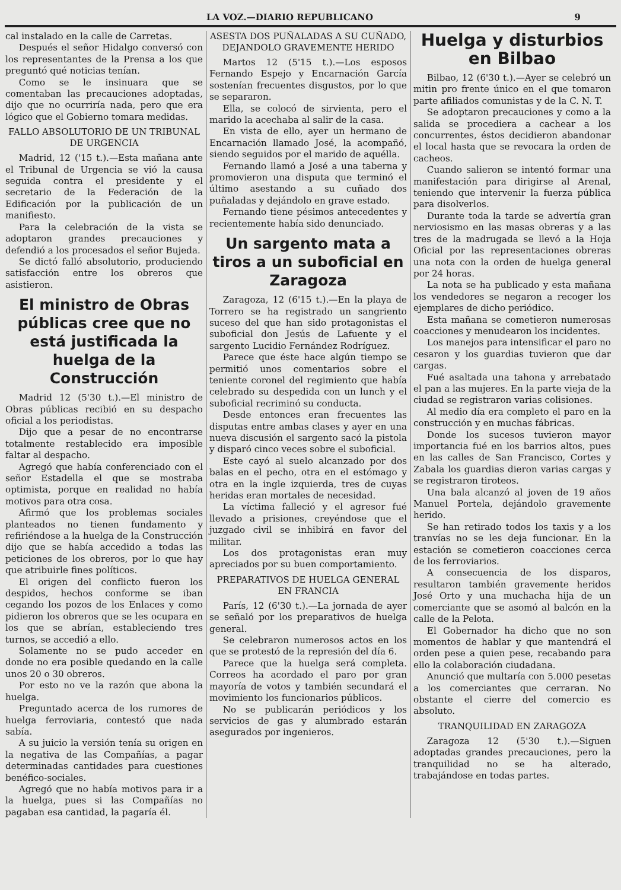LA VOZ.—DIARIO REPUBLICANO 9
cal instalado en la calle de Carretas.
Después el señor Hidalgo conversó con los representantes de la Prensa a los que preguntó qué noticias tenían.
Como se le insinuara que se comentaban las precauciones adoptadas, dijo que no ocurriría nada, pero que era lógico que el Gobierno tomara medidas.
FALLO ABSOLUTORIO DE UN TRIBUNAL DE URGENCIA
Madrid, 12 ('15 t.).—Esta mañana ante el Tribunal de Urgencia se vió la causa seguida contra el presidente y el secretario de la Federación de la Edificación por la publicación de un manifiesto.
Para la celebración de la vista se adoptaron grandes precauciones y defendió a los procesados el señor Bujeda.
Se dictó falló absolutorio, produciendo satisfacción entre los obreros que asistieron.
El ministro de Obras públicas cree que no está justificada la huelga de la Construcción
Madrid 12 (5'30 t.).—El ministro de Obras públicas recibió en su despacho oficial a los periodistas.
Dijo que a pesar de no encontrarse totalmente restablecido era imposible faltar al despacho.
Agregó que había conferenciado con el señor Estadella el que se mostraba optimista, porque en realidad no había motivos para otra cosa.
Afirmó que los problemas sociales planteados no tienen fundamento y refiriéndose a la huelga de la Construcción dijo que se había accedido a todas las peticiones de los obreros, por lo que hay que atribuirle fines políticos.
El origen del conflicto fueron los despidos, hechos conforme se iban cegando los pozos de los Enlaces y como pidieron los obreros que se les ocupara en los que se abrían, estableciendo tres turnos, se accedió a ello.
Solamente no se pudo acceder en donde no era posible quedando en la calle unos 20 o 30 obreros.
Por esto no ve la razón que abona la huelga.
Preguntado acerca de los rumores de huelga ferroviaria, contestó que nada sabía.
A su juicio la versión tenía su origen en la negativa de las Compañías, a pagar determinadas cantidades para cuestiones benéfico-sociales.
Agregó que no había motivos para ir a la huelga, pues si las Compañías no pagaban esa cantidad, la pagaría él.
ASESTA DOS PUÑALADAS A SU CUÑADO, DEJANDOLO GRAVEMENTE HERIDO
Martos 12 (5'15 t.).—Los esposos Fernando Espejo y Encarnación García sostenían frecuentes disgustos, por lo que se separaron.
Ella, se colocó de sirvienta, pero el marido la acechaba al salir de la casa.
En vista de ello, ayer un hermano de Encarnación llamado José, la acompañó, siendo seguidos por el marido de aquélla.
Fernando llamó a José a una taberna y promovieron una disputa que terminó el último asestando a su cuñado dos puñaladas y dejándolo en grave estado.
Fernando tiene pésimos antecedentes y recientemente había sido denunciado.
Un sargento mata a tiros a un suboficial en Zaragoza
Zaragoza, 12 (6'15 t.).—En la playa de Torrero se ha registrado un sangriento suceso del que han sido protagonistas el suboficial don Jesús de Lafuente y el sargento Lucidio Fernández Rodríguez.
Parece que éste hace algún tiempo se permitió unos comentarios sobre el teniente coronel del regimiento que había celebrado su despedida con un lunch y el suboficial recriminó su conducta.
Desde entonces eran frecuentes las disputas entre ambas clases y ayer en una nueva discusión el sargento sacó la pistola y disparó cinco veces sobre el suboficial.
Este cayó al suelo alcanzado por dos balas en el pecho, otra en el estómago y otra en la ingle izquierda, tres de cuyas heridas eran mortales de necesidad.
La víctima falleció y el agresor fué llevado a prisiones, creyéndose que el juzgado civil se inhibirá en favor del militar.
Los dos protagonistas eran muy apreciados por su buen comportamiento.
PREPARATIVOS DE HUELGA GENERAL EN FRANCIA
París, 12 (6'30 t.).—La jornada de ayer se señaló por los preparativos de huelga general.
Se celebraron numerosos actos en los que se protestó de la represión del día 6.
Parece que la huelga será completa. Correos ha acordado el paro por gran mayoría de votos y también secundará el movimiento los funcionarios públicos.
No se publicarán periódicos y los servicios de gas y alumbrado estarán asegurados por ingenieros.
Huelga y disturbios en Bilbao
Bilbao, 12 (6'30 t.).—Ayer se celebró un mitin pro frente único en el que tomaron parte afiliados comunistas y de la C. N. T.
Se adoptaron precauciones y como a la salida se procediera a cachear a los concurrentes, éstos decidieron abandonar el local hasta que se revocara la orden de cacheos.
Cuando salieron se intentó formar una manifestación para dirigirse al Arenal, teniendo que intervenir la fuerza pública para disolverlos.
Durante toda la tarde se advertía gran nerviosismo en las masas obreras y a las tres de la madrugada se llevó a la Hoja Oficial por las representaciones obreras una nota con la orden de huelga general por 24 horas.
La nota se ha publicado y esta mañana los vendedores se negaron a recoger los ejemplares de dicho periódico.
Esta mañana se cometieron numerosas coacciones y menudearon los incidentes.
Los manejos para intensificar el paro no cesaron y los guardias tuvieron que dar cargas.
Fué asaltada una tahona y arrebatado el pan a las mujeres. En la parte vieja de la ciudad se registraron varias colisiones.
Al medio día era completo el paro en la construcción y en muchas fábricas.
Donde los sucesos tuvieron mayor importancia fué en los barrios altos, pues en las calles de San Francisco, Cortes y Zabala los guardias dieron varias cargas y se registraron tiroteos.
Una bala alcanzó al joven de 19 años Manuel Portela, dejándolo gravemente herido.
Se han retirado todos los taxis y a los tranvías no se les deja funcionar. En la estación se cometieron coacciones cerca de los ferroviarios.
A consecuencia de los disparos, resultaron también gravemente heridos José Orto y una muchacha hija de un comerciante que se asomó al balcón en la calle de la Pelota.
El Gobernador ha dicho que no son momentos de hablar y que mantendrá el orden pese a quien pese, recabando para ello la colaboración ciudadana.
Anunció que multaría con 5.000 pesetas a los comerciantes que cerraran. No obstante el cierre del comercio es absoluto.
TRANQUILIDAD EN ZARAGOZA
Zaragoza 12 (5'30 t.).—Siguen adoptadas grandes precauciones, pero la tranquilidad no se ha alterado, trabajándose en todas partes.